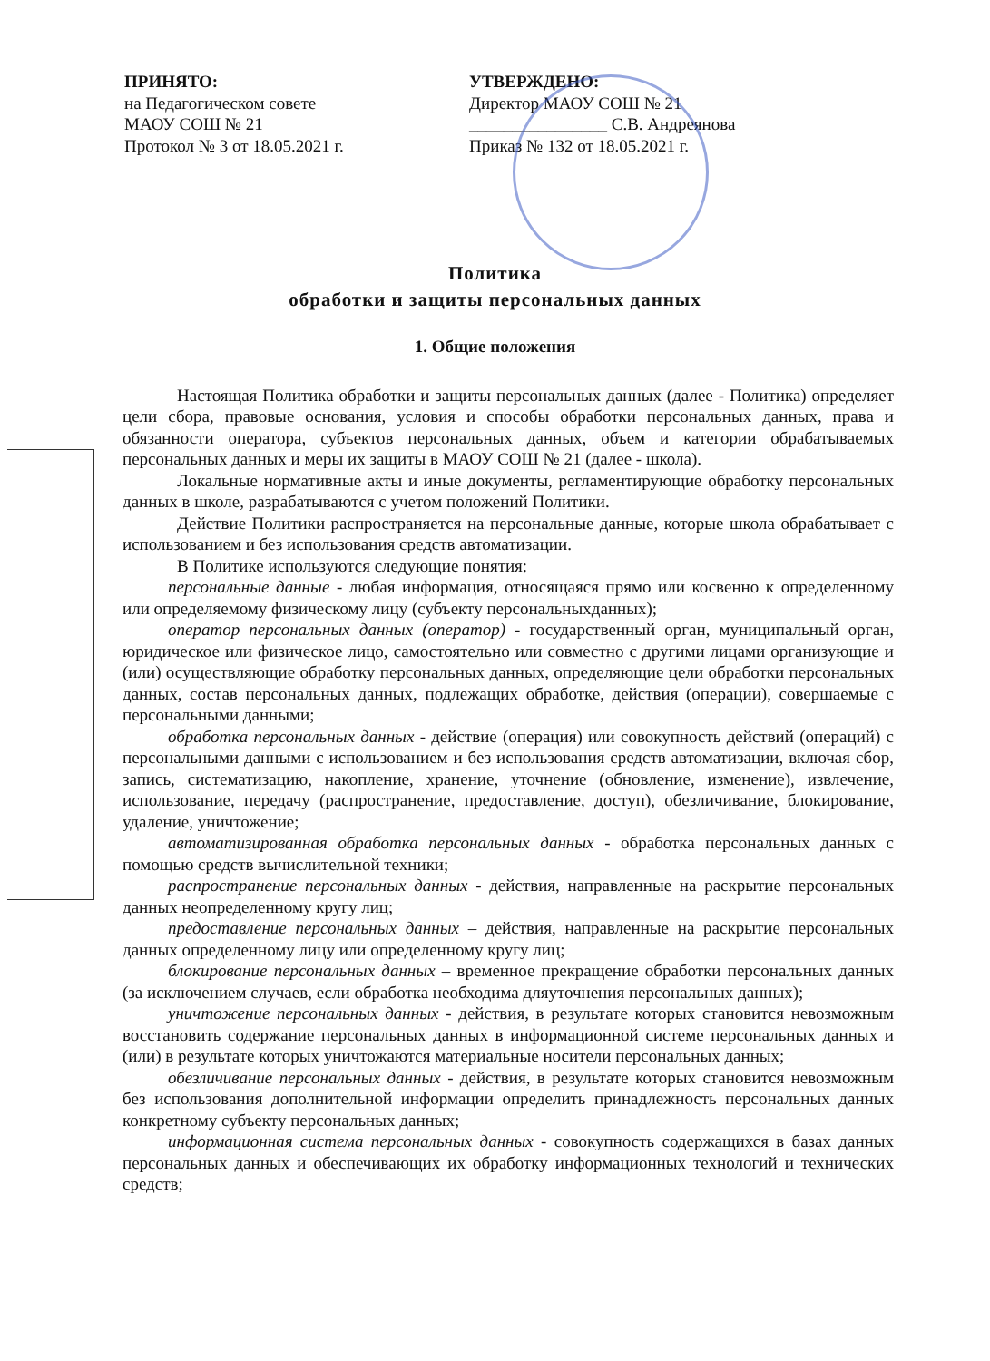ПРИНЯТО:
на Педагогическом совете
МАОУ СОШ № 21
Протокол № 3 от 18.05.2021 г.
УТВЕРЖДЕНО:
Директор МАОУ СОШ № 21
________________ С.В. Андреянова
Приказ № 132 от 18.05.2021 г.
Политика
обработки и защиты персональных данных
1. Общие положения
Настоящая Политика обработки и защиты персональных данных (далее - Политика) определяет цели сбора, правовые основания, условия и способы обработки персональных данных, права и обязанности оператора, субъектов персональных данных, объем и категории обрабатываемых персональных данных и меры их защиты в МАОУ СОШ № 21 (далее - школа).
Локальные нормативные акты и иные документы, регламентирующие обработку персональных данных в школе, разрабатываются с учетом положений Политики.
Действие Политики распространяется на персональные данные, которые школа обрабатывает с использованием и без использования средств автоматизации.
В Политике используются следующие понятия:
персональные данные - любая информация, относящаяся прямо или косвенно к определенному или определяемому физическому лицу (субъекту персональныхданных);
оператор персональных данных (оператор) - государственный орган, муниципальный орган, юридическое или физическое лицо, самостоятельно или совместно с другими лицами организующие и (или) осуществляющие обработку персональных данных, определяющие цели обработки персональных данных, состав персональных данных, подлежащих обработке, действия (операции), совершаемые с персональными данными;
обработка персональных данных - действие (операция) или совокупность действий (операций) с персональными данными с использованием и без использования средств автоматизации, включая сбор, запись, систематизацию, накопление, хранение, уточнение (обновление, изменение), извлечение, использование, передачу (распространение, предоставление, доступ), обезличивание, блокирование, удаление, уничтожение;
автоматизированная обработка персональных данных - обработка персональных данных с помощью средств вычислительной техники;
распространение персональных данных - действия, направленные на раскрытие персональных данных неопределенному кругу лиц;
предоставление персональных данных – действия, направленные на раскрытие персональных данных определенному лицу или определенному кругу лиц;
блокирование персональных данных – временное прекращение обработки персональных данных (за исключением случаев, если обработка необходима дляуточнения персональных данных);
уничтожение персональных данных - действия, в результате которых становится невозможным восстановить содержание персональных данных в информационной системе персональных данных и (или) в результате которых уничтожаются материальные носители персональных данных;
обезличивание персональных данных - действия, в результате которых становится невозможным без использования дополнительной информации определить принадлежность персональных данных конкретному субъекту персональных данных;
информационная система персональных данных - совокупность содержащихся в базах данных персональных данных и обеспечивающих их обработку информационных технологий и технических средств;